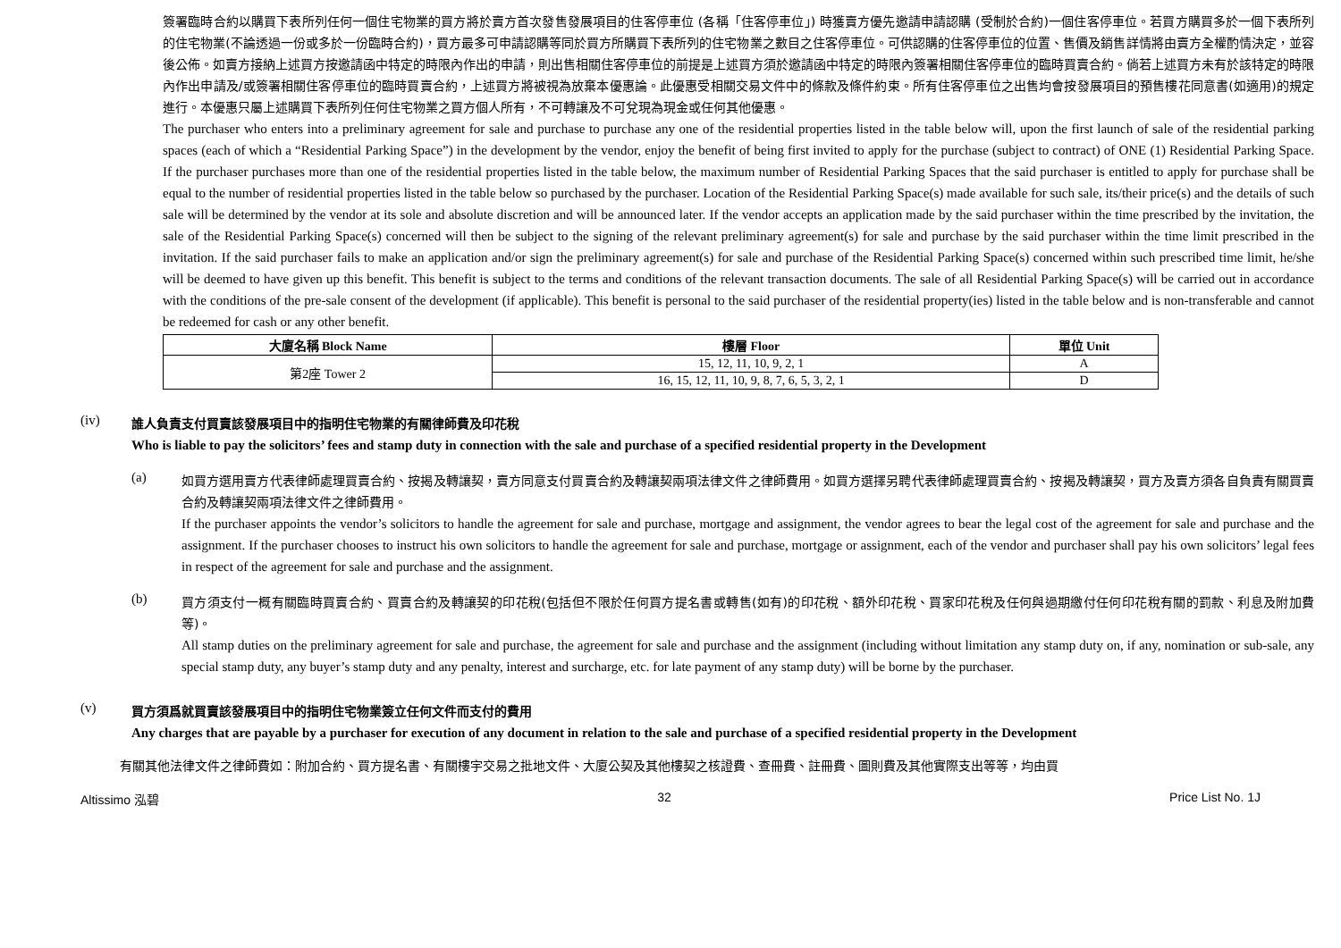簽署臨時合約以購買下表所列任何一個住宅物業的買方將於賣方首次發售發展項目的住客停車位 (各稱「住客停車位」) 時獲賣方優先邀請申請認購 (受制於合約)一個住客停車位。若買方購買多於一個下表所列的住宅物業(不論透過一份或多於一份臨時合約)，買方最多可申請認購等同於買方所購買下表所列的住宅物業之數目之住客停車位。可供認購的住客停車位的位置、售價及銷售詳情將由賣方全權酌情決定，並容後公佈。如賣方接納上述買方按邀請函中特定的時限內作出的申請，則出售相關住客停車位的前提是上述買方須於邀請函中特定的時限內簽署相關住客停車位的臨時買賣合約。倘若上述買方未有於該特定的時限內作出申請及/或簽署相關住客停車位的臨時買賣合約，上述買方將被視為放棄本優惠論。此優惠受相關交易文件中的條款及條件約束。所有住客停車位之出售均會按發展項目的預售樓花同意書(如適用)的規定進行。本優惠只屬上述購買下表所列任何住宅物業之買方個人所有，不可轉讓及不可兌現為現金或任何其他優惠。
The purchaser who enters into a preliminary agreement for sale and purchase to purchase any one of the residential properties listed in the table below will, upon the first launch of sale of the residential parking spaces (each of which a “Residential Parking Space”) in the development by the vendor, enjoy the benefit of being first invited to apply for the purchase (subject to contract) of ONE (1) Residential Parking Space. If the purchaser purchases more than one of the residential properties listed in the table below, the maximum number of Residential Parking Spaces that the said purchaser is entitled to apply for purchase shall be equal to the number of residential properties listed in the table below so purchased by the purchaser. Location of the Residential Parking Space(s) made available for such sale, its/their price(s) and the details of such sale will be determined by the vendor at its sole and absolute discretion and will be announced later. If the vendor accepts an application made by the said purchaser within the time prescribed by the invitation, the sale of the Residential Parking Space(s) concerned will then be subject to the signing of the relevant preliminary agreement(s) for sale and purchase by the said purchaser within the time limit prescribed in the invitation. If the said purchaser fails to make an application and/or sign the preliminary agreement(s) for sale and purchase of the Residential Parking Space(s) concerned within such prescribed time limit, he/she will be deemed to have given up this benefit. This benefit is subject to the terms and conditions of the relevant transaction documents. The sale of all Residential Parking Space(s) will be carried out in accordance with the conditions of the pre-sale consent of the development (if applicable). This benefit is personal to the said purchaser of the residential property(ies) listed in the table below and is non-transferable and cannot be redeemed for cash or any other benefit.
| 大廈名稱 Block Name | 樓層 Floor | 單位 Unit |
| --- | --- | --- |
| 第2座 Tower 2 | 15, 12, 11, 10, 9, 2, 1 | A |
| | 16, 15, 12, 11, 10, 9, 8, 7, 6, 5, 3, 2, 1 | D |
(iv)
誰人負責支付買賣該發展項目中的指明住宅物業的有關律師費及印花稅
Who is liable to pay the solicitors’ fees and stamp duty in connection with the sale and purchase of a specified residential property in the Development
(a)
如買方選用賣方代表律師處理買賣合約、按揭及轉讓契，賣方同意支付買賣合約及轉讓契兩項法律文件之律師費用。如買方選擇另聘代表律師處理買賣合約、按揭及轉讓契，買方及賣方須各自負責有關買賣合約及轉讓契兩項法律文件之律師費用。
If the purchaser appoints the vendor’s solicitors to handle the agreement for sale and purchase, mortgage and assignment, the vendor agrees to bear the legal cost of the agreement for sale and purchase and the assignment. If the purchaser chooses to instruct his own solicitors to handle the agreement for sale and purchase, mortgage or assignment, each of the vendor and purchaser shall pay his own solicitors’ legal fees in respect of the agreement for sale and purchase and the assignment.
(b)
買方須支付一概有關臨時買賣合約、買賣合約及轉讓契的印花稅(包括但不限於任何買方提名書或轉售(如有)的印花稅、額外印花稅、買家印花稅及任何與過期繳付任何印花稅有關的罰款、利息及附加費等)。
All stamp duties on the preliminary agreement for sale and purchase, the agreement for sale and purchase and the assignment (including without limitation any stamp duty on, if any, nomination or sub-sale, any special stamp duty, any buyer’s stamp duty and any penalty, interest and surcharge, etc. for late payment of any stamp duty) will be borne by the purchaser.
(v)
買方須爲就買賣該發展項目中的指明住宅物業簽立任何文件而支付的費用
Any charges that are payable by a purchaser for execution of any document in relation to the sale and purchase of a specified residential property in the Development
有關其他法律文件之律師費如：附加合約、買方提名書、有關樓宇交易之批地文件、大廈公契及其他樓契之核證費、查冊費、註冊費、圖則費及其他實際支出等等，均由買
Altissimo 泓碧 32 Price List No. 1J